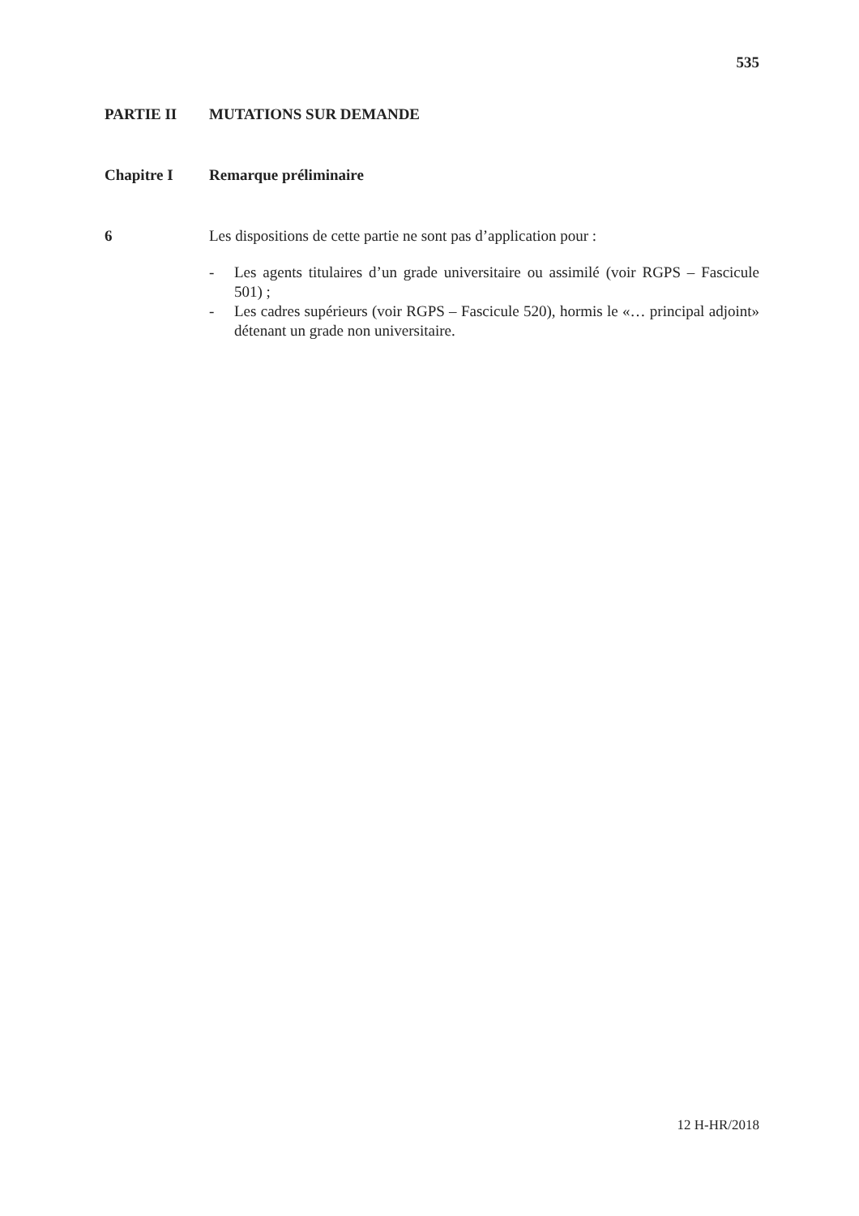535
PARTIE II MUTATIONS SUR DEMANDE
Chapitre I Remarque préliminaire
6 Les dispositions de cette partie ne sont pas d’application pour :
- Les agents titulaires d’un grade universitaire ou assimilé (voir RGPS – Fascicule 501) ;
- Les cadres supérieurs (voir RGPS – Fascicule 520), hormis le «… principal adjoint» détenant un grade non universitaire.
12 H-HR/2018